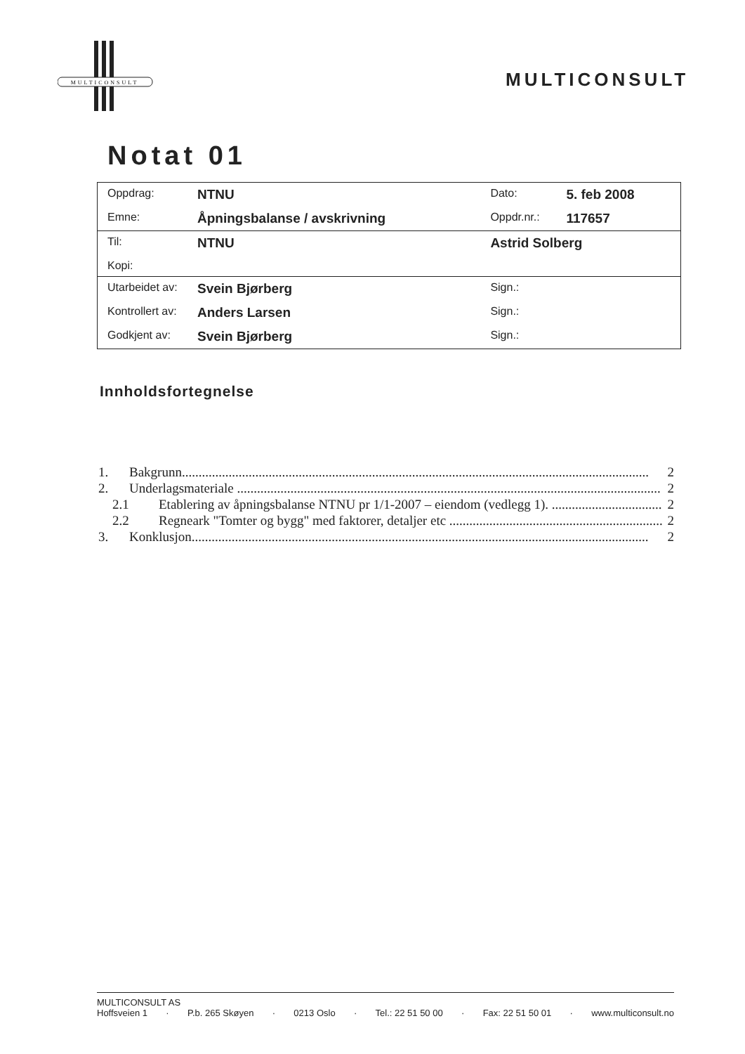MULTICONSULT
MULTICONSULT
Notat 01
| Oppdrag: | NTNU | Dato: | 5. feb 2008 |
| Emne: | Åpningsbalanse / avskrivning | Oppdr.nr.: | 117657 |
| Til: | NTNU | Astrid Solberg | |
| Kopi: | | | |
| Utarbeidet av: | Svein Bjørberg | Sign.: | |
| Kontrollert av: | Anders Larsen | Sign.: | |
| Godkjent av: | Svein Bjørberg | Sign.: | |
Innholdsfortegnelse
1. Bakgrunn............................................................................................................................................ 2
2. Underlagsmateriale ............................................................................................................................... 2
2.1 Etablering av åpningsbalanse NTNU pr 1/1-2007 – eiendom (vedlegg 1). ................................. 2
2.2 Regneark "Tomter og bygg" med faktorer, detaljer etc ................................................................ 2
3. Konklusjon......................................................................................................................................... 2
MULTICONSULT AS
Hoffsveien 1 · P.b. 265 Skøyen · 0213 Oslo · Tel.: 22 51 50 00 · Fax: 22 51 50 01 · www.multiconsult.no